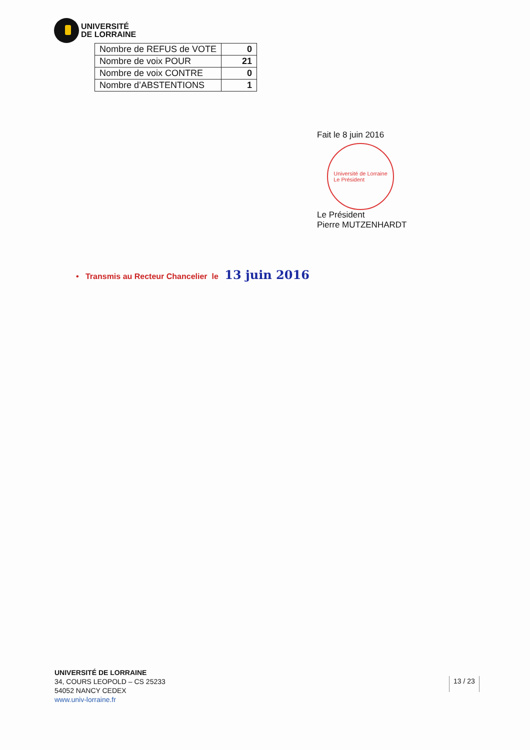UNIVERSITÉ
DE LORRAINE
| Nombre de REFUS de VOTE | 0 |
| Nombre de voix POUR | 21 |
| Nombre de voix CONTRE | 0 |
| Nombre d’ABSTENTIONS | 1 |
Fait le 8 juin 2016
Université de Lorraine
Le Président
Le Président
Pierre MUTZENHARDT
• Transmis au Recteur Chancelier le 13 juin 2016
UNIVERSITÉ DE LORRAINE
34, COURS LEOPOLD – CS 25233
54052 NANCY CEDEX
www.univ-lorraine.fr
13 / 23